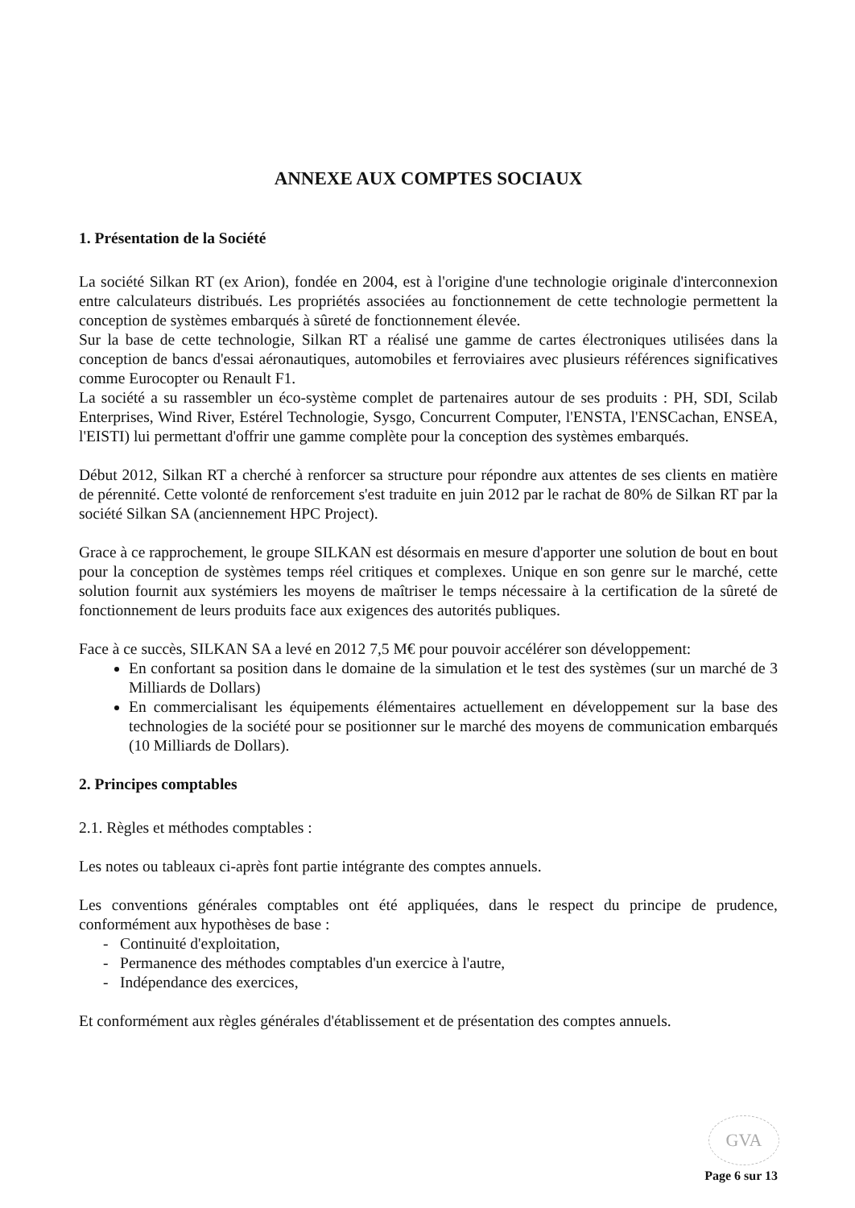ANNEXE AUX COMPTES SOCIAUX
1. Présentation de la Société
La société Silkan RT (ex Arion), fondée en 2004, est à l'origine d'une technologie originale d'interconnexion entre calculateurs distribués. Les propriétés associées au fonctionnement de cette technologie permettent la conception de systèmes embarqués à sûreté de fonctionnement élevée.
Sur la base de cette technologie, Silkan RT a réalisé une gamme de cartes électroniques utilisées dans la conception de bancs d'essai aéronautiques, automobiles et ferroviaires avec plusieurs références significatives comme Eurocopter ou Renault F1.
La société a su rassembler un éco-système complet de partenaires autour de ses produits : PH, SDI, Scilab Enterprises, Wind River, Estérel Technologie, Sysgo, Concurrent Computer, l'ENSTA, l'ENSCachan, ENSEA, l'EISTI) lui permettant d'offrir une gamme complète pour la conception des systèmes embarqués.
Début 2012, Silkan RT a cherché à renforcer sa structure pour répondre aux attentes de ses clients en matière de pérennité. Cette volonté de renforcement s'est traduite en juin 2012 par le rachat de 80% de Silkan RT par la société Silkan SA (anciennement HPC Project).
Grace à ce rapprochement, le groupe SILKAN est désormais en mesure d'apporter une solution de bout en bout pour la conception de systèmes temps réel critiques et complexes. Unique en son genre sur le marché, cette solution fournit aux systémiers les moyens de maîtriser le temps nécessaire à la certification de la sûreté de fonctionnement de leurs produits face aux exigences des autorités publiques.
Face à ce succès, SILKAN SA a levé en 2012 7,5 M€ pour pouvoir accélérer son développement:
En confortant sa position dans le domaine de la simulation et le test des systèmes (sur un marché de 3 Milliards de Dollars)
En commercialisant les équipements élémentaires actuellement en développement sur la base des technologies de la société pour se positionner sur le marché des moyens de communication embarqués (10 Milliards de Dollars).
2. Principes comptables
2.1. Règles et méthodes comptables :
Les notes ou tableaux ci-après font partie intégrante des comptes annuels.
Les conventions générales comptables ont été appliquées, dans le respect du principe de prudence, conformément aux hypothèses de base :
- Continuité d'exploitation,
- Permanence des méthodes comptables d'un exercice à l'autre,
- Indépendance des exercices,
Et conformément aux règles générales d'établissement et de présentation des comptes annuels.
GVA
Page 6 sur 13